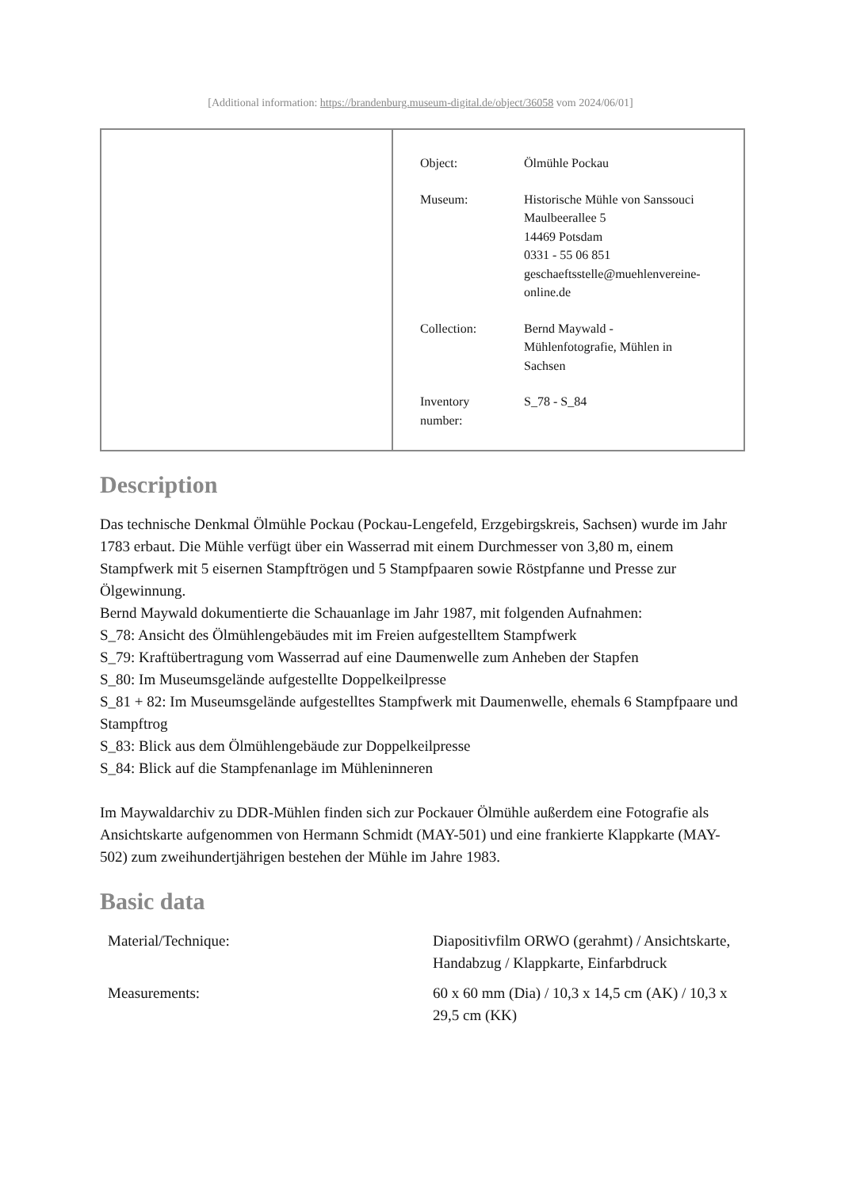[Additional information: https://brandenburg.museum-digital.de/object/36058 vom 2024/06/01]
| Object: | Ölmühle Pockau |
| Museum: | Historische Mühle von Sanssouci Maulbeerallee 5 14469 Potsdam 0331 - 55 06 851 geschaeftsstelle@muehlenvereine- online.de |
| Collection: | Bernd Maywald - Mühlenfotografie, Mühlen in Sachsen |
| Inventory number: | S_78 - S_84 |
Description
Das technische Denkmal Ölmühle Pockau (Pockau-Lengefeld, Erzgebirgskreis, Sachsen) wurde im Jahr 1783 erbaut. Die Mühle verfügt über ein Wasserrad mit einem Durchmesser von 3,80 m, einem Stampfwerk mit 5 eisernen Stampftrögen und 5 Stampfpaaren sowie Röstpfanne und Presse zur Ölgewinnung.
Bernd Maywald dokumentierte die Schauanlage im Jahr 1987, mit folgenden Aufnahmen:
S_78: Ansicht des Ölmühlengebäudes mit im Freien aufgestelltem Stampfwerk
S_79: Kraftübertragung vom Wasserrad auf eine Daumenwelle zum Anheben der Stapfen
S_80: Im Museumsgelände aufgestellte Doppelkeilpresse
S_81 + 82: Im Museumsgelände aufgestelltes Stampfwerk mit Daumenwelle, ehemals 6 Stampfpaare und Stampftrog
S_83: Blick aus dem Ölmühlengebäude zur Doppelkeilpresse
S_84: Blick auf die Stampfenanlage im Mühleninneren
Im Maywaldarchiv zu DDR-Mühlen finden sich zur Pockauer Ölmühle außerdem eine Fotografie als Ansichtskarte aufgenommen von Hermann Schmidt (MAY-501) und eine frankierte Klappkarte (MAY-502) zum zweihundertjährigen bestehen der Mühle im Jahre 1983.
Basic data
| Material/Technique: | Diapositivfilm ORWO (gerahmt) / Ansichtskarte, Handabzug / Klappkarte, Einfarbdruck |
| Measurements: | 60 x 60 mm (Dia) / 10,3 x 14,5 cm (AK) / 10,3 x 29,5 cm (KK) |